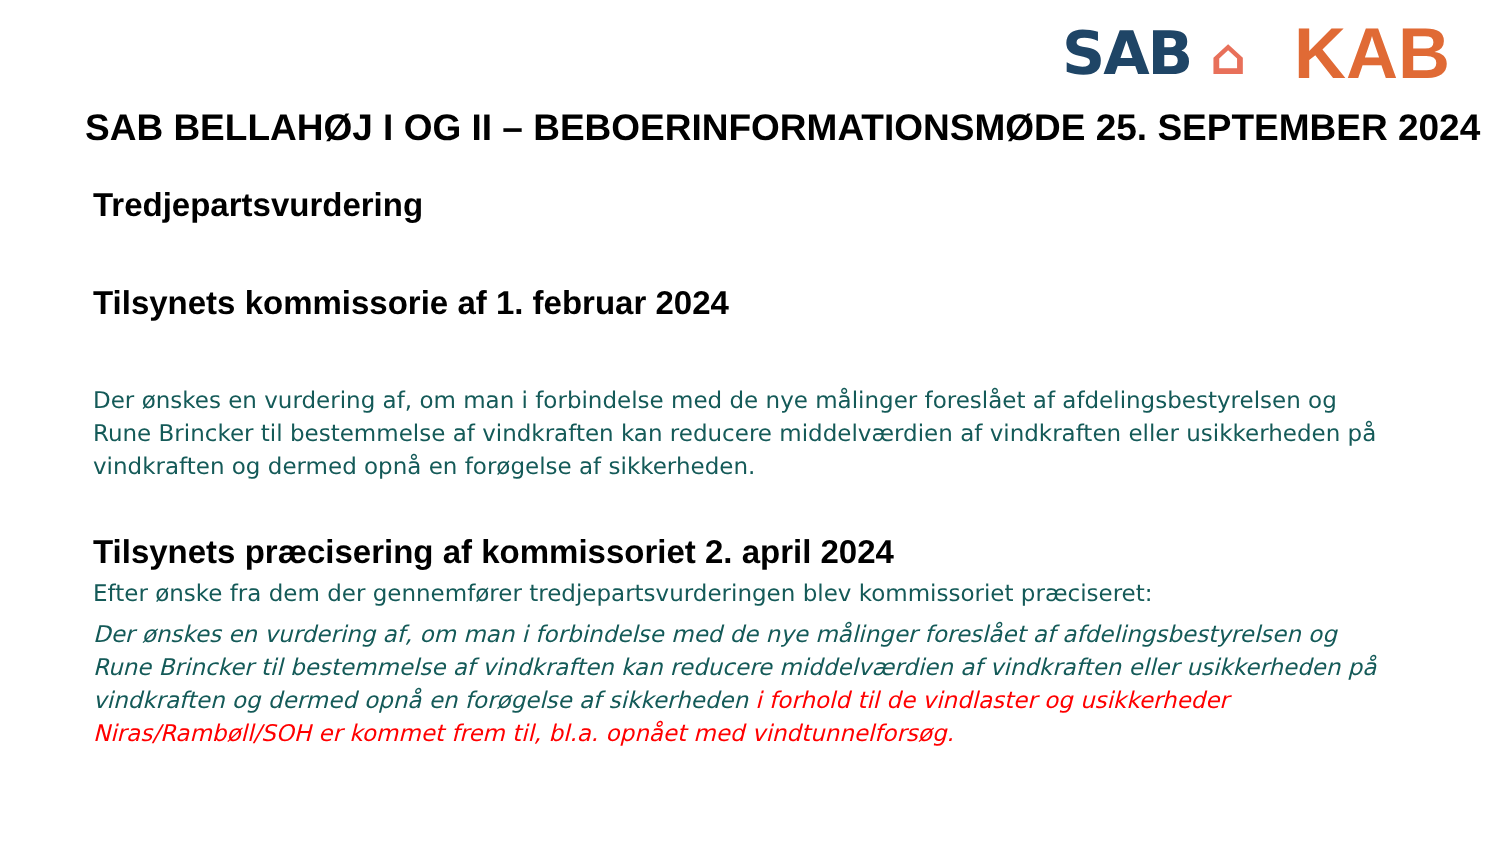SAB ⌂
KAB
SAB BELLAHØJ I OG II – BEBOERINFORMATIONSMØDE 25. SEPTEMBER 2024
Tredjepartsvurdering
Tilsynets kommissorie af 1. februar 2024
Der ønskes en vurdering af, om man i forbindelse med de nye målinger foreslået af afdelingsbestyrelsen og Rune Brincker til bestemmelse af vindkraften kan reducere middelværdien af vindkraften eller usikkerheden på vindkraften og dermed opnå en forøgelse af sikkerheden.
Tilsynets præcisering af kommissoriet 2. april 2024
Efter ønske fra dem der gennemfører tredjepartsvurderingen blev kommissoriet præciseret:
Der ønskes en vurdering af, om man i forbindelse med de nye målinger foreslået af afdelingsbestyrelsen og Rune Brincker til bestemmelse af vindkraften kan reducere middelværdien af vindkraften eller usikkerheden på vindkraften og dermed opnå en forøgelse af sikkerheden i forhold til de vindlaster og usikkerheder Niras/Rambøll/SOH er kommet frem til, bl.a. opnået med vindtunnelforsøg.